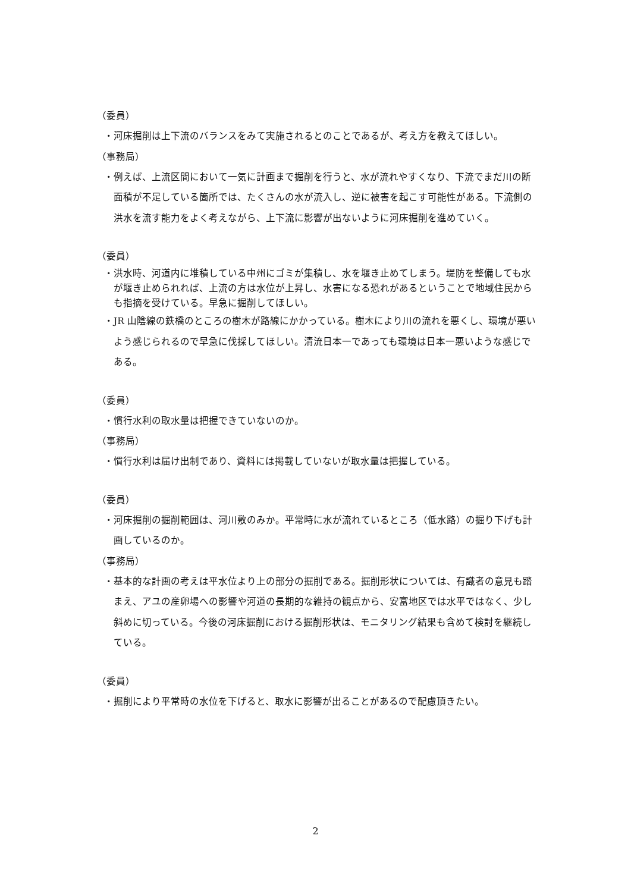（委員）
・河床掘削は上下流のバランスをみて実施されるとのことであるが、考え方を教えてほしい。
（事務局）
・例えば、上流区間において一気に計画まで掘削を行うと、水が流れやすくなり、下流でまだ川の断面積が不足している箇所では、たくさんの水が流入し、逆に被害を起こす可能性がある。下流側の洪水を流す能力をよく考えながら、上下流に影響が出ないように河床掘削を進めていく。
（委員）
・洪水時、河道内に堆積している中州にゴミが集積し、水を堰き止めてしまう。堤防を整備しても水が堰き止められれば、上流の方は水位が上昇し、水害になる恐れがあるということで地域住民からも指摘を受けている。早急に掘削してほしい。
・JR 山陰線の鉄橋のところの樹木が路線にかかっている。樹木により川の流れを悪くし、環境が悪いよう感じられるので早急に伐採してほしい。清流日本一であっても環境は日本一悪いような感じである。
（委員）
・慣行水利の取水量は把握できていないのか。
（事務局）
・慣行水利は届け出制であり、資料には掲載していないが取水量は把握している。
（委員）
・河床掘削の掘削範囲は、河川敷のみか。平常時に水が流れているところ（低水路）の掘り下げも計画しているのか。
（事務局）
・基本的な計画の考えは平水位より上の部分の掘削である。掘削形状については、有識者の意見も踏まえ、アユの産卵場への影響や河道の長期的な維持の観点から、安富地区では水平ではなく、少し斜めに切っている。今後の河床掘削における掘削形状は、モニタリング結果も含めて検討を継続している。
（委員）
・掘削により平常時の水位を下げると、取水に影響が出ることがあるので配慮頂きたい。
2